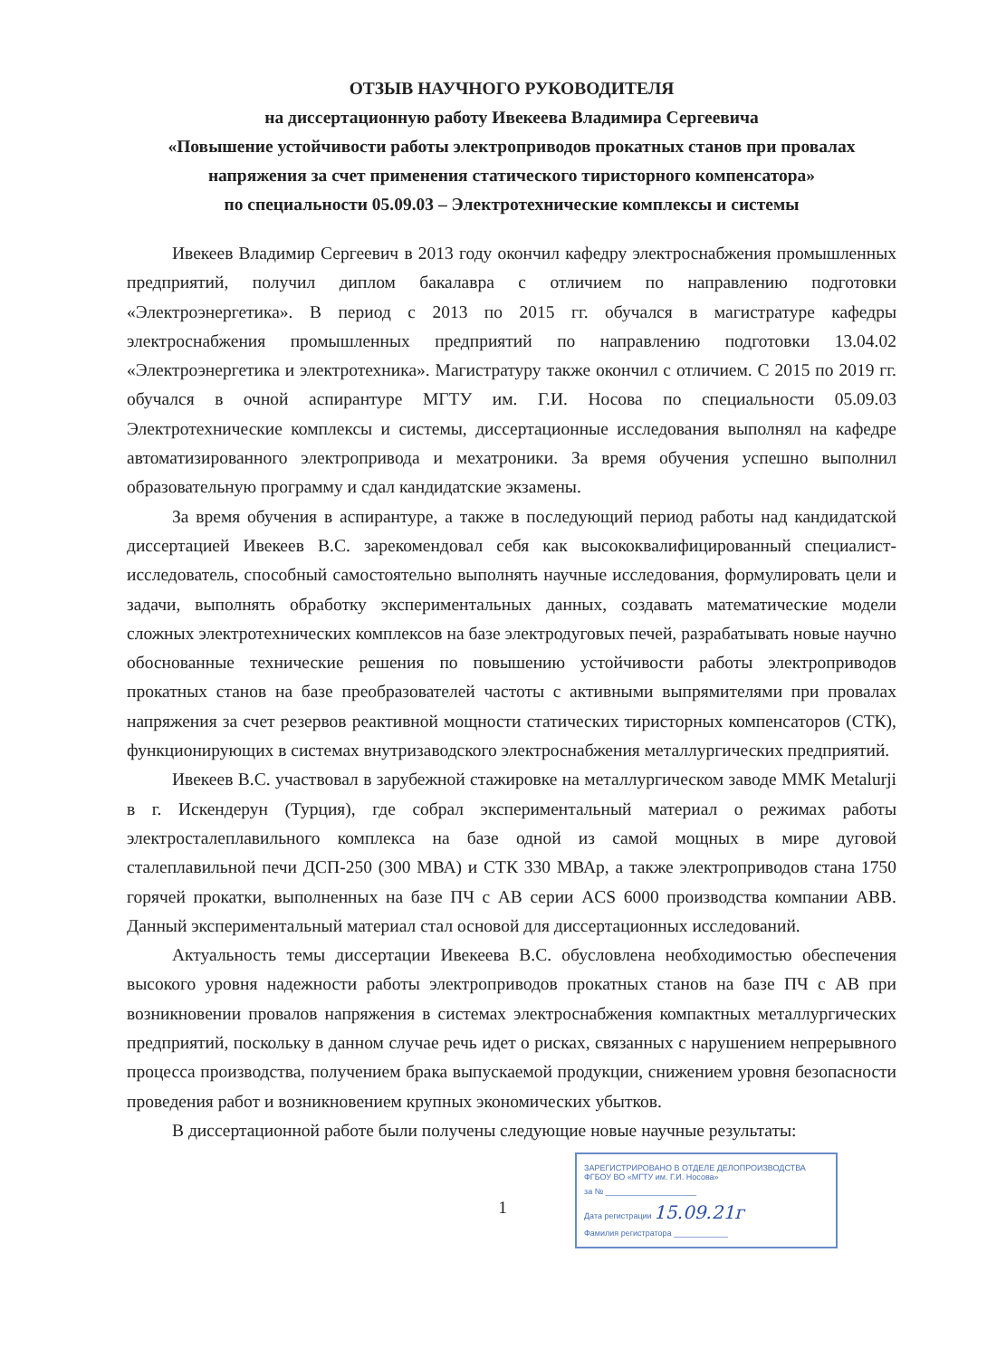ОТЗЫВ НАУЧНОГО РУКОВОДИТЕЛЯ
на диссертационную работу Ивекеева Владимира Сергеевича
«Повышение устойчивости работы электроприводов прокатных станов при провалах напряжения за счет применения статического тиристорного компенсатора»
по специальности 05.09.03 – Электротехнические комплексы и системы
Ивекеев Владимир Сергеевич в 2013 году окончил кафедру электроснабжения промышленных предприятий, получил диплом бакалавра с отличием по направлению подготовки «Электроэнергетика». В период с 2013 по 2015 гг. обучался в магистратуре кафедры электроснабжения промышленных предприятий по направлению подготовки 13.04.02 «Электроэнергетика и электротехника». Магистратуру также окончил с отличием. С 2015 по 2019 гг. обучался в очной аспирантуре МГТУ им. Г.И. Носова по специальности 05.09.03 Электротехнические комплексы и системы, диссертационные исследования выполнял на кафедре автоматизированного электропривода и мехатроники. За время обучения успешно выполнил образовательную программу и сдал кандидатские экзамены.
За время обучения в аспирантуре, а также в последующий период работы над кандидатской диссертацией Ивекеев В.С. зарекомендовал себя как высококвалифицированный специалист-исследователь, способный самостоятельно выполнять научные исследования, формулировать цели и задачи, выполнять обработку экспериментальных данных, создавать математические модели сложных электротехнических комплексов на базе электродуговых печей, разрабатывать новые научно обоснованные технические решения по повышению устойчивости работы электроприводов прокатных станов на базе преобразователей частоты с активными выпрямителями при провалах напряжения за счет резервов реактивной мощности статических тиристорных компенсаторов (СТК), функционирующих в системах внутризаводского электроснабжения металлургических предприятий.
Ивекеев В.С. участвовал в зарубежной стажировке на металлургическом заводе MMK Metalurji в г. Искендерун (Турция), где собрал экспериментальный материал о режимах работы электросталеплавильного комплекса на базе одной из самой мощных в мире дуговой сталеплавильной печи ДСП-250 (300 МВА) и СТК 330 МВАр, а также электроприводов стана 1750 горячей прокатки, выполненных на базе ПЧ с АВ серии ACS 6000 производства компании ABB. Данный экспериментальный материал стал основой для диссертационных исследований.
Актуальность темы диссертации Ивекеева В.С. обусловлена необходимостью обеспечения высокого уровня надежности работы электроприводов прокатных станов на базе ПЧ с АВ при возникновении провалов напряжения в системах электроснабжения компактных металлургических предприятий, поскольку в данном случае речь идет о рисках, связанных с нарушением непрерывного процесса производства, получением брака выпускаемой продукции, снижением уровня безопасности проведения работ и возникновением крупных экономических убытков.
В диссертационной работе были получены следующие новые научные результаты:
1
ЗАРЕГИСТРИРОВАНО В ОТДЕЛЕ ДЕЛОПРОИЗВОДСТВА
ФГБОУ ВО «МГТУ им. Г.И. Носова»
за № ____________________
Дата регистрации 15.09.21г
Фамилия регистратора ____________